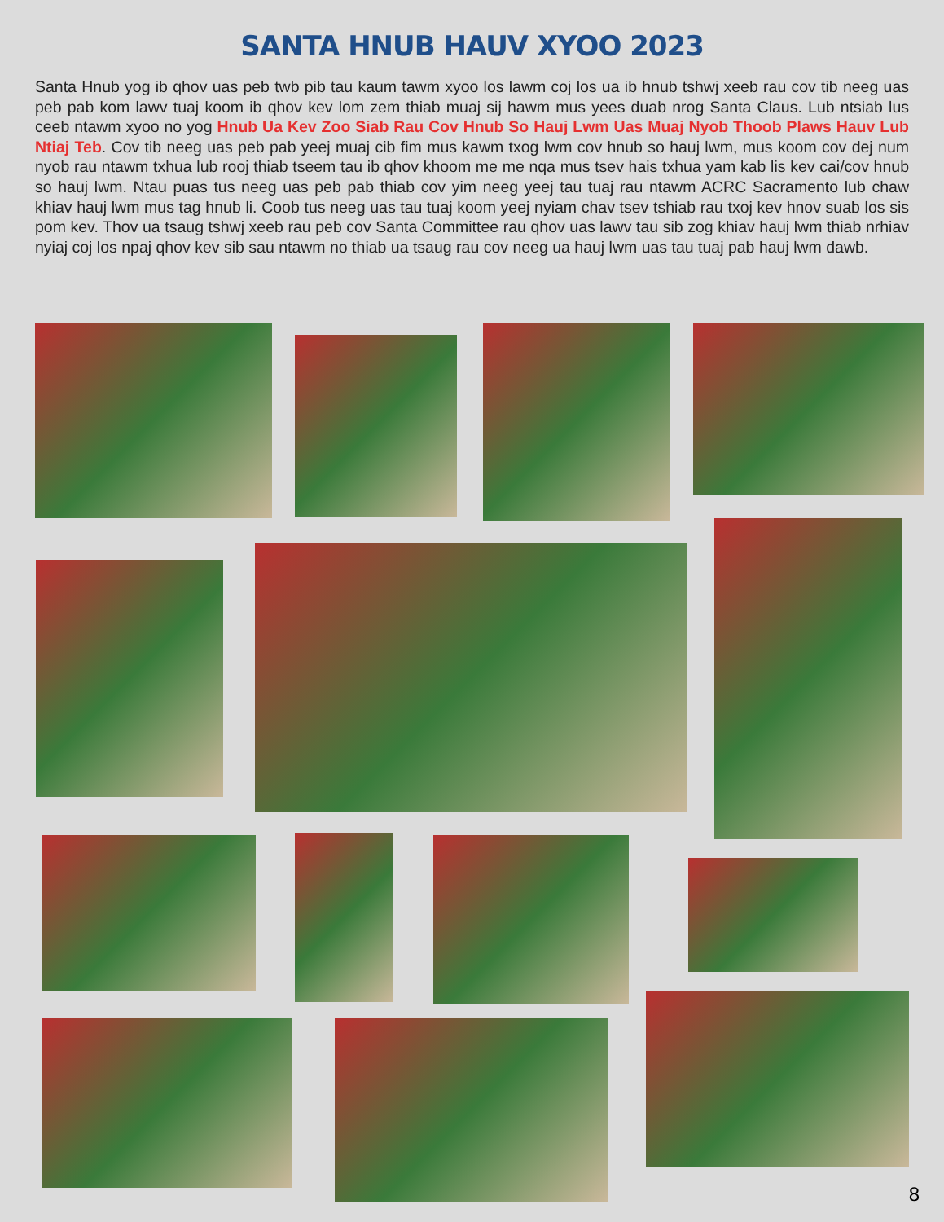SANTA HNUB HAUV XYOO 2023
Santa Hnub yog ib qhov uas peb twb pib tau kaum tawm xyoo los lawm coj los ua ib hnub tshwj xeeb rau cov tib neeg uas peb pab kom lawv tuaj koom ib qhov kev lom zem thiab muaj sij hawm mus yees duab nrog Santa Claus. Lub ntsiab lus ceeb ntawm xyoo no yog Hnub Ua Kev Zoo Siab Rau Cov Hnub So Hauj Lwm Uas Muaj Nyob Thoob Plaws Hauv Lub Ntiaj Teb. Cov tib neeg uas peb pab yeej muaj cib fim mus kawm txog lwm cov hnub so hauj lwm, mus koom cov dej num nyob rau ntawm txhua lub rooj thiab tseem tau ib qhov khoom me me nqa mus tsev hais txhua yam kab lis kev cai/cov hnub so hauj lwm. Ntau puas tus neeg uas peb pab thiab cov yim neeg yeej tau tuaj rau ntawm ACRC Sacramento lub chaw khiav hauj lwm mus tag hnub li. Coob tus neeg uas tau tuaj koom yeej nyiam chav tsev tshiab rau txoj kev hnov suab los sis pom kev. Thov ua tsaug tshwj xeeb rau peb cov Santa Committee rau qhov uas lawv tau sib zog khiav hauj lwm thiab nrhiav nyiaj coj los npaj qhov kev sib sau ntawm no thiab ua tsaug rau cov neeg ua hauj lwm uas tau tuaj pab hauj lwm dawb.
8